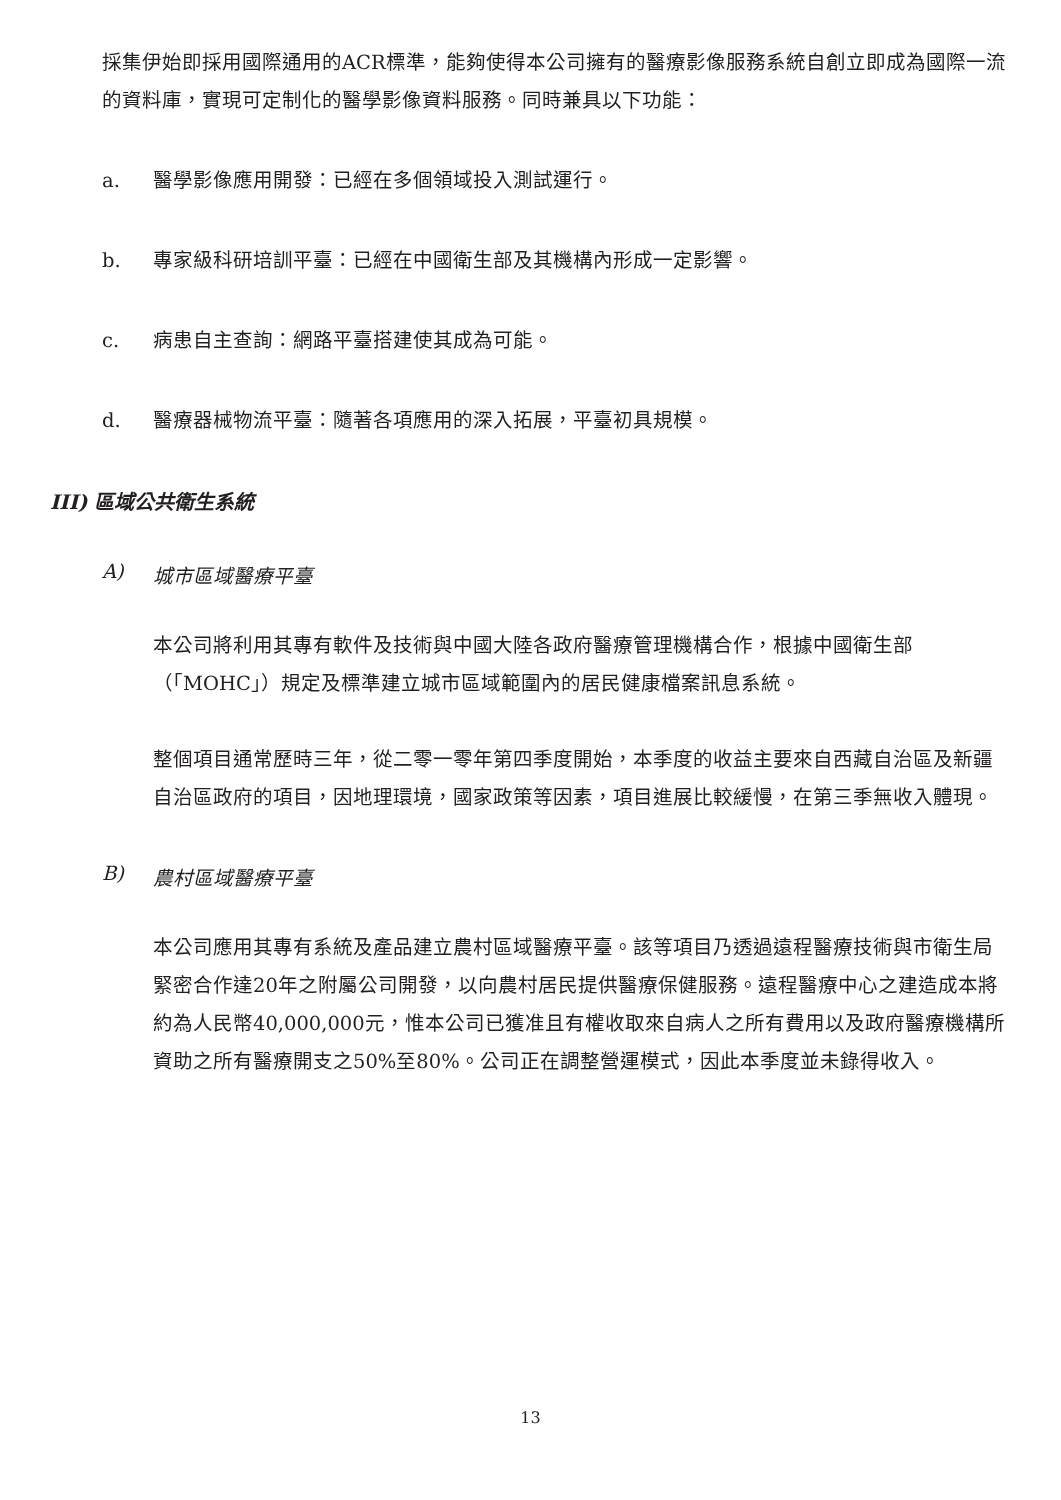採集伊始即採用國際通用的ACR標準，能夠使得本公司擁有的醫療影像服務系統自創立即成為國際一流的資料庫，實現可定制化的醫學影像資料服務。同時兼具以下功能：
a. 醫學影像應用開發：已經在多個領域投入測試運行。
b. 專家級科研培訓平臺：已經在中國衛生部及其機構內形成一定影響。
c. 病患自主查詢：網路平臺搭建使其成為可能。
d. 醫療器械物流平臺：隨著各項應用的深入拓展，平臺初具規模。
III) 區域公共衛生系統
A) 城市區域醫療平臺
本公司將利用其專有軟件及技術與中國大陸各政府醫療管理機構合作，根據中國衛生部（「MOHC」）規定及標準建立城市區域範圍內的居民健康檔案訊息系統。
整個項目通常歷時三年，從二零一零年第四季度開始，本季度的收益主要來自西藏自治區及新疆自治區政府的項目，因地理環境，國家政策等因素，項目進展比較緩慢，在第三季無收入體現。
B) 農村區域醫療平臺
本公司應用其專有系統及產品建立農村區域醫療平臺。該等項目乃透過遠程醫療技術與市衛生局緊密合作達20年之附屬公司開發，以向農村居民提供醫療保健服務。遠程醫療中心之建造成本將約為人民幣40,000,000元，惟本公司已獲准且有權收取來自病人之所有費用以及政府醫療機構所資助之所有醫療開支之50%至80%。公司正在調整營運模式，因此本季度並未錄得收入。
13